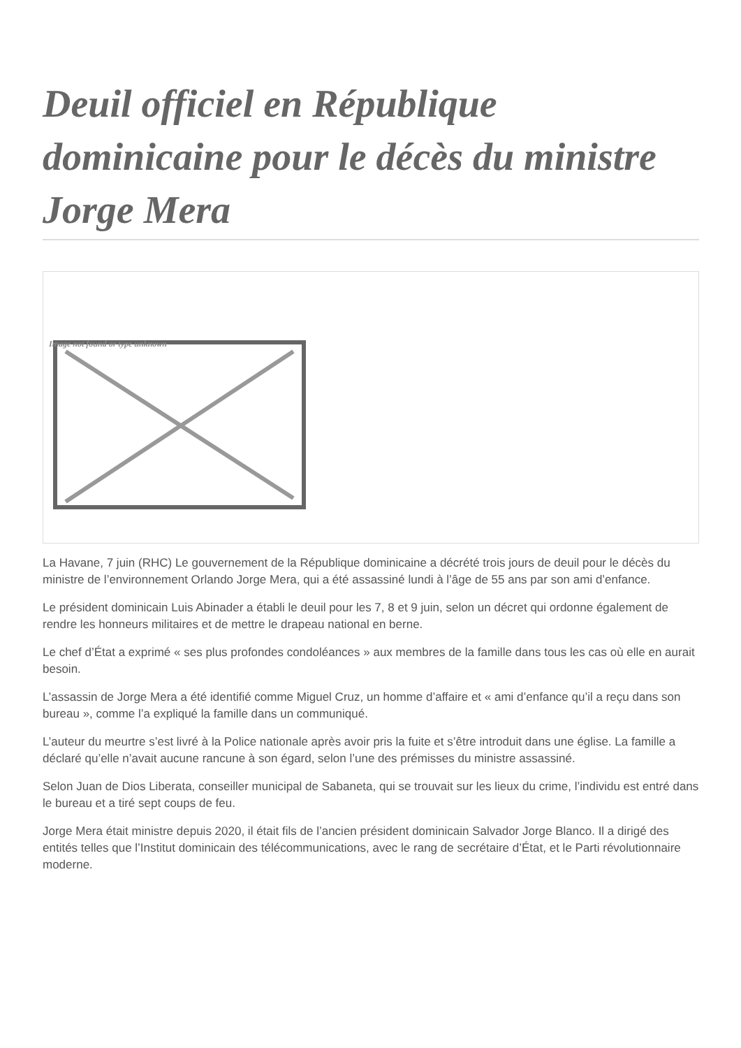Deuil officiel en République dominicaine pour le décès du ministre Jorge Mera
Image not found or type unknown
La Havane, 7 juin (RHC) Le gouvernement de la République dominicaine a décrété trois jours de deuil pour le décès du ministre de l’environnement Orlando Jorge Mera, qui a été assassiné lundi à l’âge de 55 ans par son ami d’enfance.
Le président dominicain Luis Abinader a établi le deuil pour les 7, 8 et 9 juin, selon un décret qui ordonne également de rendre les honneurs militaires et de mettre le drapeau national en berne.
Le chef d’État a exprimé « ses plus profondes condoléances » aux membres de la famille dans tous les cas où elle en aurait besoin.
L’assassin de Jorge Mera a été identifié comme Miguel Cruz, un homme d’affaire et « ami d’enfance qu’il a reçu dans son bureau », comme l’a expliqué la famille dans un communiqué.
L’auteur du meurtre s’est livré à la Police nationale après avoir pris la fuite et s’être introduit dans une église. La famille a déclaré qu’elle n’avait aucune rancune à son égard, selon l’une des prémisses du ministre assassiné.
Selon Juan de Dios Liberata, conseiller municipal de Sabaneta, qui se trouvait sur les lieux du crime, l’individu est entré dans le bureau et a tiré sept coups de feu.
Jorge Mera était ministre depuis 2020, il était fils de l’ancien président dominicain Salvador Jorge Blanco. Il a dirigé des entités telles que l’Institut dominicain des télécommunications, avec le rang de secrétaire d’État, et le Parti révolutionnaire moderne.